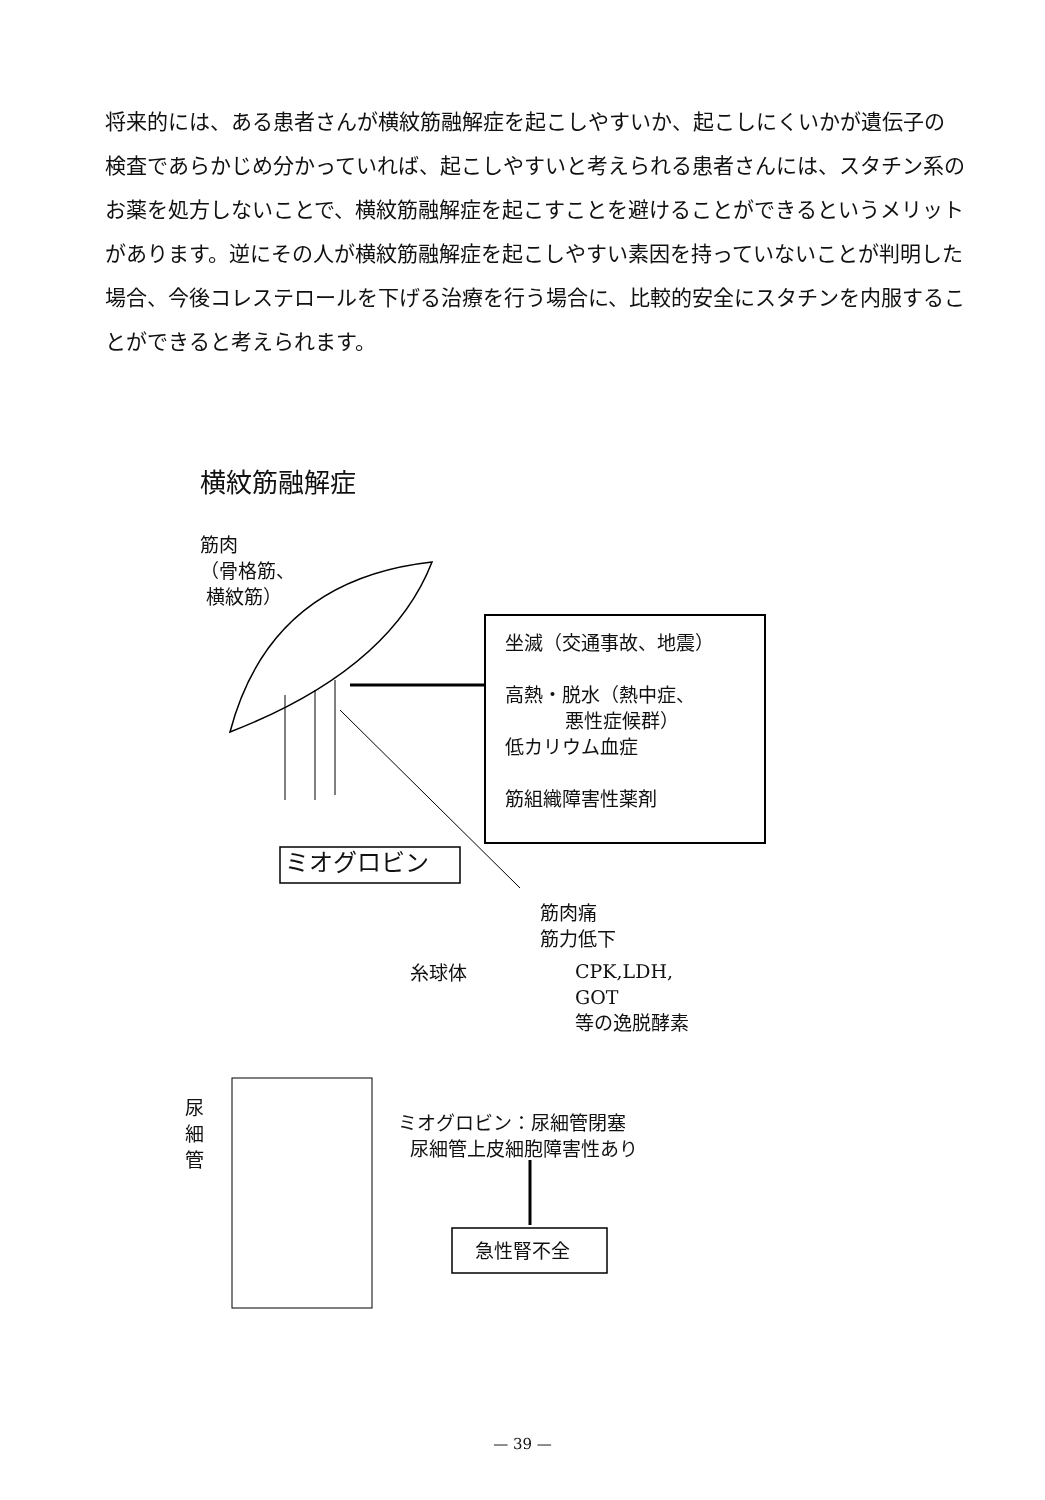将来的には、ある患者さんが横紋筋融解症を起こしやすいか、起こしにくいかが遺伝子の検査であらかじめ分かっていれば、起こしやすいと考えられる患者さんには、スタチン系のお薬を処方しないことで、横紋筋融解症を起こすことを避けることができるというメリットがあります。逆にその人が横紋筋融解症を起こしやすい素因を持っていないことが判明した場合、今後コレステロールを下げる治療を行う場合に、比較的安全にスタチンを内服することができると考えられます。
横紋筋融解症
筋肉
（骨格筋、
横紋筋）
坐滅（交通事故、地震）
高熱・脱水（熱中症、
悪性症候群）
低カリウム血症
筋組織障害性薬剤
ミオグロビン
筋肉痛
筋力低下
糸球体
CPK,LDH,
GOT
等の逸脱酵素
尿
細
管
ミオグロビン：尿細管閉塞
尿細管上皮細胞障害性あり
急性腎不全
— 39 —